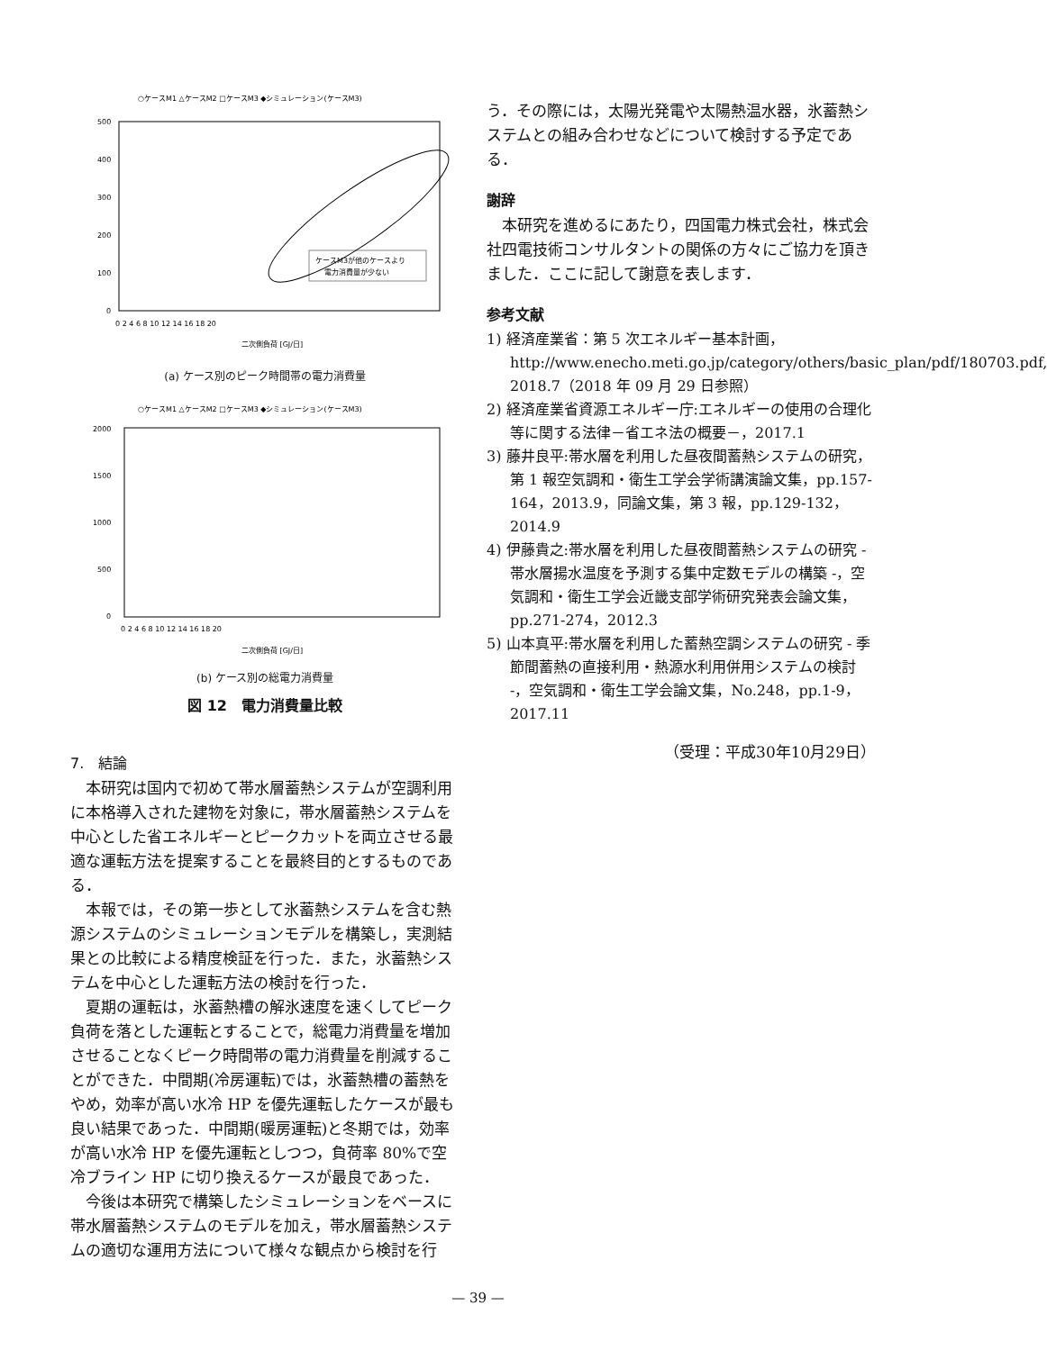○ケースM1 △ケースM2 □ケースM3 ◆シミュレーション(ケースM3)
500
400
300
200
100
0
0 2 4 6 8 10 12 14 16 18 20
二次側負荷 [GJ/日]
ケースM3が他のケースより
電力消費量が少ない
(a) ケース別のピーク時間帯の電力消費量
○ケースM1 △ケースM2 □ケースM3 ◆シミュレーション(ケースM3)
2000
1500
1000
500
0
0 2 4 6 8 10 12 14 16 18 20
二次側負荷 [GJ/日]
(b) ケース別の総電力消費量
図 12　電力消費量比較
7.　結論
本研究は国内で初めて帯水層蓄熱システムが空調利用に本格導入された建物を対象に，帯水層蓄熱システムを中心とした省エネルギーとピークカットを両立させる最適な運転方法を提案することを最終目的とするものである．
本報では，その第一歩として氷蓄熱システムを含む熱源システムのシミュレーションモデルを構築し，実測結果との比較による精度検証を行った．また，氷蓄熱システムを中心とした運転方法の検討を行った．
夏期の運転は，氷蓄熱槽の解氷速度を速くしてピーク負荷を落とした運転とすることで，総電力消費量を増加させることなくピーク時間帯の電力消費量を削減することができた．中間期(冷房運転)では，氷蓄熱槽の蓄熱をやめ，効率が高い水冷 HP を優先運転したケースが最も良い結果であった．中間期(暖房運転)と冬期では，効率が高い水冷 HP を優先運転としつつ，負荷率 80%で空冷ブライン HP に切り換えるケースが最良であった．
今後は本研究で構築したシミュレーションをベースに帯水層蓄熱システムのモデルを加え，帯水層蓄熱システムの適切な運用方法について様々な観点から検討を行
う．その際には，太陽光発電や太陽熱温水器，氷蓄熱システムとの組み合わせなどについて検討する予定である．
謝辞
本研究を進めるにあたり，四国電力株式会社，株式会社四電技術コンサルタントの関係の方々にご協力を頂きました．ここに記して謝意を表します．
参考文献
1) 経済産業省：第 5 次エネルギー基本計画，http://www.enecho.meti.go.jp/category/others/basic_plan/pdf/180703.pdf, 2018.7（2018 年 09 月 29 日参照）
2) 経済産業省資源エネルギー庁:エネルギーの使用の合理化等に関する法律－省エネ法の概要－，2017.1
3) 藤井良平:帯水層を利用した昼夜間蓄熱システムの研究，第 1 報空気調和・衛生工学会学術講演論文集，pp.157-164，2013.9，同論文集，第 3 報，pp.129-132，2014.9
4) 伊藤貴之:帯水層を利用した昼夜間蓄熱システムの研究 - 帯水層揚水温度を予測する集中定数モデルの構築 -，空気調和・衛生工学会近畿支部学術研究発表会論文集，pp.271-274，2012.3
5) 山本真平:帯水層を利用した蓄熱空調システムの研究 - 季節間蓄熱の直接利用・熱源水利用併用システムの検討 -，空気調和・衛生工学会論文集，No.248，pp.1-9，2017.11
（受理：平成30年10月29日）
— 39 —